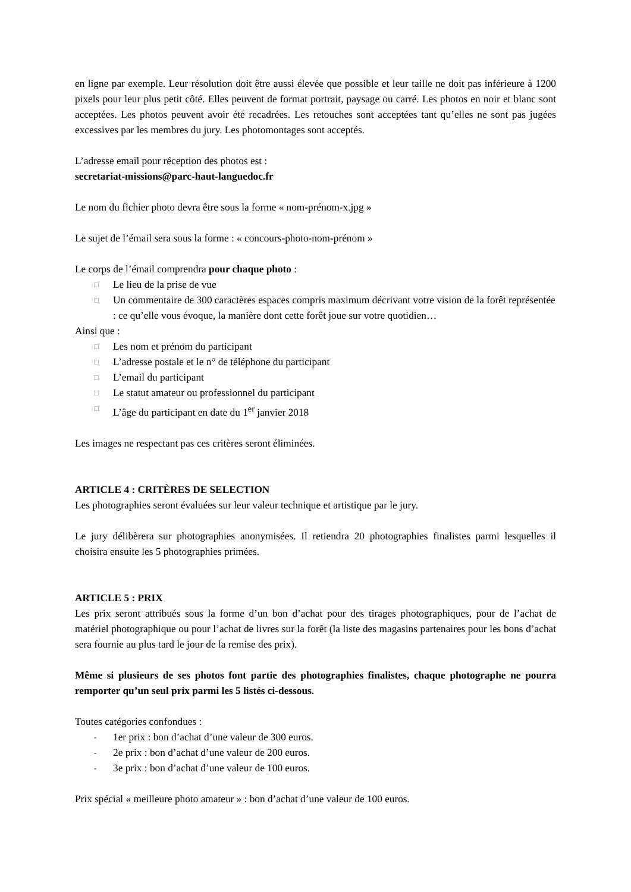en ligne par exemple. Leur résolution doit être aussi élevée que possible et leur taille ne doit pas inférieure à 1200 pixels pour leur plus petit côté. Elles peuvent de format portrait, paysage ou carré. Les photos en noir et blanc sont acceptées. Les photos peuvent avoir été recadrées. Les retouches sont acceptées tant qu’elles ne sont pas jugées excessives par les membres du jury. Les photomontages sont acceptés.
L’adresse email pour réception des photos est :
secretariat-missions@parc-haut-languedoc.fr
Le nom du fichier photo devra être sous la forme « nom-prénom-x.jpg »
Le sujet de l’émail sera sous la forme : « concours-photo-nom-prénom »
Le corps de l’émail comprendra pour chaque photo :
□ Le lieu de la prise de vue
□ Un commentaire de 300 caractères espaces compris maximum décrivant votre vision de la forêt représentée : ce qu’elle vous évoque, la manière dont cette forêt joue sur votre quotidien…
Ainsi que :
□ Les nom et prénom du participant
□ L’adresse postale et le n° de téléphone du participant
□ L’email du participant
□ Le statut amateur ou professionnel du participant
□ L’âge du participant en date du 1<sup>er</sup> janvier 2018
Les images ne respectant pas ces critères seront éliminées.
ARTICLE 4 : CRITÈRES DE SELECTION
Les photographies seront évaluées sur leur valeur technique et artistique par le jury.
Le jury délibèrera sur photographies anonymisées. Il retiendra 20 photographies finalistes parmi lesquelles il choisira ensuite les 5 photographies primées.
ARTICLE 5 : PRIX
Les prix seront attribués sous la forme d’un bon d’achat pour des tirages photographiques, pour de l’achat de matériel photographique ou pour l’achat de livres sur la forêt (la liste des magasins partenaires pour les bons d’achat sera fournie au plus tard le jour de la remise des prix).
Même si plusieurs de ses photos font partie des photographies finalistes, chaque photographe ne pourra remporter qu’un seul prix parmi les 5 listés ci-dessous.
Toutes catégories confondues :
- 1er prix : bon d’achat d’une valeur de 300 euros.
- 2e prix : bon d’achat d’une valeur de 200 euros.
- 3e prix : bon d’achat d’une valeur de 100 euros.
Prix spécial « meilleure photo amateur » : bon d’achat d’une valeur de 100 euros.